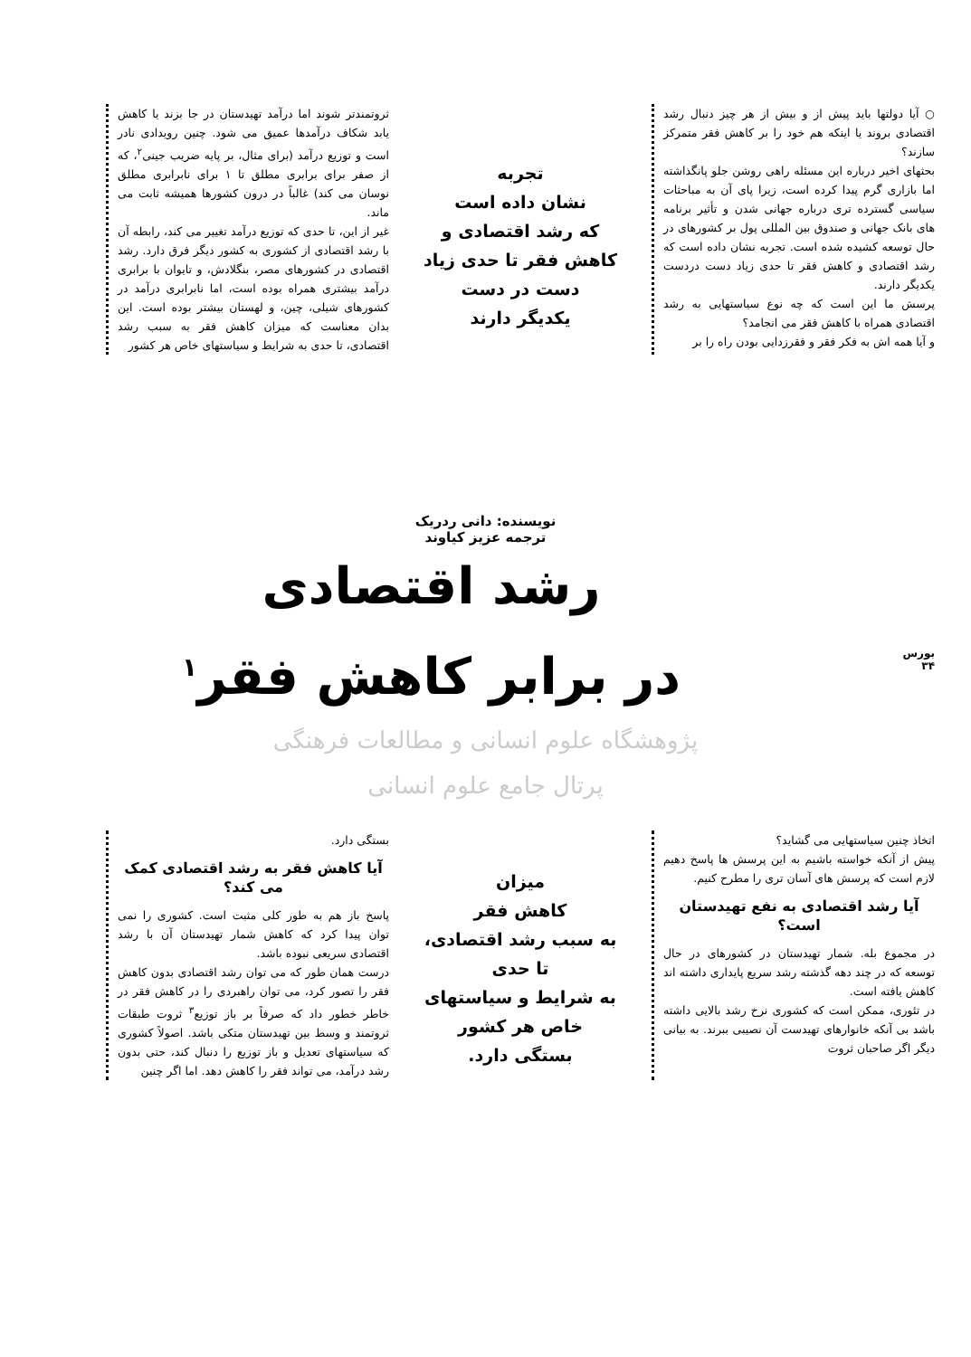○ آیا دولتها باید پیش از و بیش از هر چیز دنبال رشد اقتصادی بروند یا اینکه هم خود را بر کاهش فقر متمرکز سازند؟
بحثهای اخیر درباره این مسئله راهی روشن جلو پانگذاشته اما بازاری گرم پیدا کرده است، زیرا پای آن به مباحثات سیاسی گسترده تری درباره جهانی شدن و تأثیر برنامه های بانک جهانی و صندوق بین المللی پول بر کشورهای در حال توسعه کشیده شده است. تجربه نشان داده است که رشد اقتصادی و کاهش فقر تا حدی زیاد دست دردست یکدیگر دارند.
پرسش ما این است که چه نوع سیاستهایی به رشد اقتصادی همراه با کاهش فقر می انجامد؟
و آیا همه اش به فکر فقر و فقرزدایی بودن راه را بر
تجربه
نشان داده است
که رشد اقتصادی و
کاهش فقر تا حدی زیاد
دست در دست
یکدیگر دارند
ثروتمندتر شوند اما درآمد تهیدستان در جا بزند یا کاهش یابد شکاف درآمدها عمیق می شود. چنین رویدادی نادر است و توزیع درآمد (برای مثال، بر پایه ضریب جینی<sup>۲</sup>، که از صفر برای برابری مطلق تا ۱ برای نابرابری مطلق نوسان می کند) غالباً در درون کشورها همیشه ثابت می ماند.
غیر از این، تا حدی که توزیع درآمد تغییر می کند، رابطه آن با رشد اقتصادی از کشوری به کشور دیگر فرق دارد. رشد اقتصادی در کشورهای مصر، بنگلادش، و تایوان با برابری درآمد بیشتری همراه بوده است، اما نابرابری درآمد در کشورهای شیلی، چین، و لهستان بیشتر بوده است. این بدان معناست که میزان کاهش فقر به سبب رشد اقتصادی، تا حدی به شرایط و سیاستهای خاص هر کشور
نویسنده: دانی ردریک
ترجمه عزیز کیاوند
رشد اقتصادی
در برابر کاهش فقر<sup>۱</sup>
بورس
۳۴
پژوهشگاه علوم انسانی و مطالعات فرهنگی
پرتال جامع علوم انسانی
اتخاذ چنین سیاستهایی می گشاید؟
پیش از آنکه خواسته باشیم به این پرسش ها پاسخ دهیم لازم است که پرسش های آسان تری را مطرح کنیم.
آیا رشد اقتصادی به نفع تهیدستان است؟
در مجموع بله. شمار تهیدستان در کشورهای در حال توسعه که در چند دهه گذشته رشد سریع پایداری داشته اند کاهش یافته است.
در تئوری، ممکن است که کشوری نرخ رشد بالایی داشته باشد بی آنکه خانوارهای تهیدست آن نصیبی ببرند. به بیانی دیگر اگر صاحبان ثروت
میزان
کاهش فقر
به سبب رشد اقتصادی،
تا حدی
به شرایط و سیاستهای
خاص هر کشور
بستگی دارد.
بستگی دارد.
آیا کاهش فقر به رشد اقتصادی کمک می کند؟
پاسخ باز هم به طور کلی مثبت است. کشوری را نمی توان پیدا کرد که کاهش شمار تهیدستان آن با رشد اقتصادی سریعی نبوده باشد.
درست همان طور که می توان رشد اقتصادی بدون کاهش فقر را تصور کرد، می توان راهبردی را در کاهش فقر در خاطر خطور داد که صرفاً بر باز توزیع<sup>۳</sup> ثروت طبقات ثروتمند و وسط بین تهیدستان متکی باشد. اصولاً کشوری که سیاستهای تعدیل و باز توزیع را دنبال کند، حتی بدون رشد درآمد، می تواند فقر را کاهش دهد. اما اگر چنین